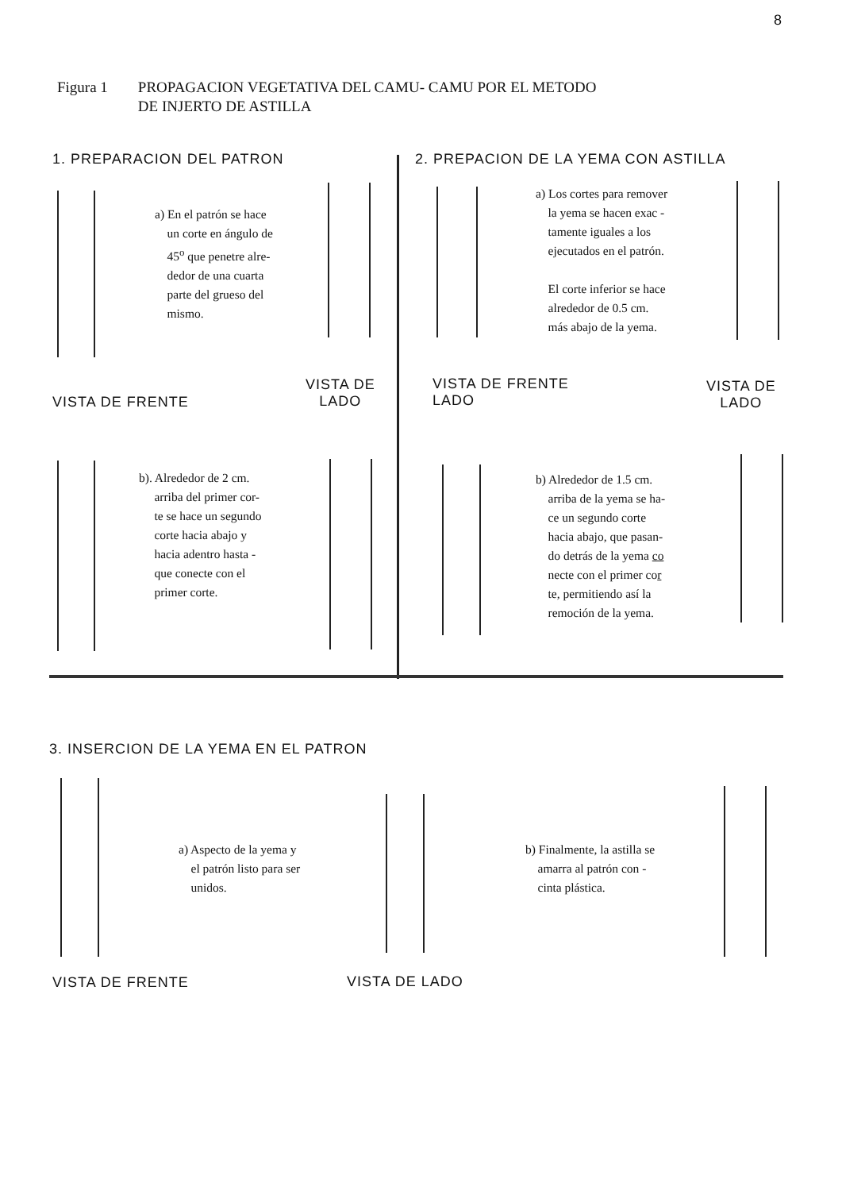8
Figura 1 PROPAGACION VEGETATIVA DEL CAMU- CAMU POR EL METODO
DE INJERTO DE ASTILLA
1. PREPARACION DEL PATRON
2. PREPACION DE LA YEMA CON ASTILLA
a) En el patrón se hace
un corte en ángulo de
45<sup>o</sup> que penetre alre-
dedor de una cuarta
parte del grueso del
mismo.
a) Los cortes para remover
la yema se hacen exac -
tamente iguales a los
ejecutados en el patrón.
El corte inferior se hace
alrededor de 0.5 cm.
más abajo de la yema.
VISTA DE FRENTE
VISTA DE
LADO
VISTA DE FRENTE
LADO
VISTA DE
LADO
b). Alrededor de 2 cm.
arriba del primer cor-
te se hace un segundo
corte hacia abajo y
hacia adentro hasta -
que conecte con el
primer corte.
b) Alrededor de 1.5 cm.
arriba de la yema se ha-
ce un segundo corte
hacia abajo, que pasan-
do detrás de la yema co
necte con el primer cor
te, permitiendo así la
remoción de la yema.
3. INSERCION DE LA YEMA EN EL PATRON
a) Aspecto de la yema y
el patrón listo para ser
unidos.
b) Finalmente, la astilla se
amarra al patrón con -
cinta plástica.
VISTA DE FRENTE VISTA DE LADO